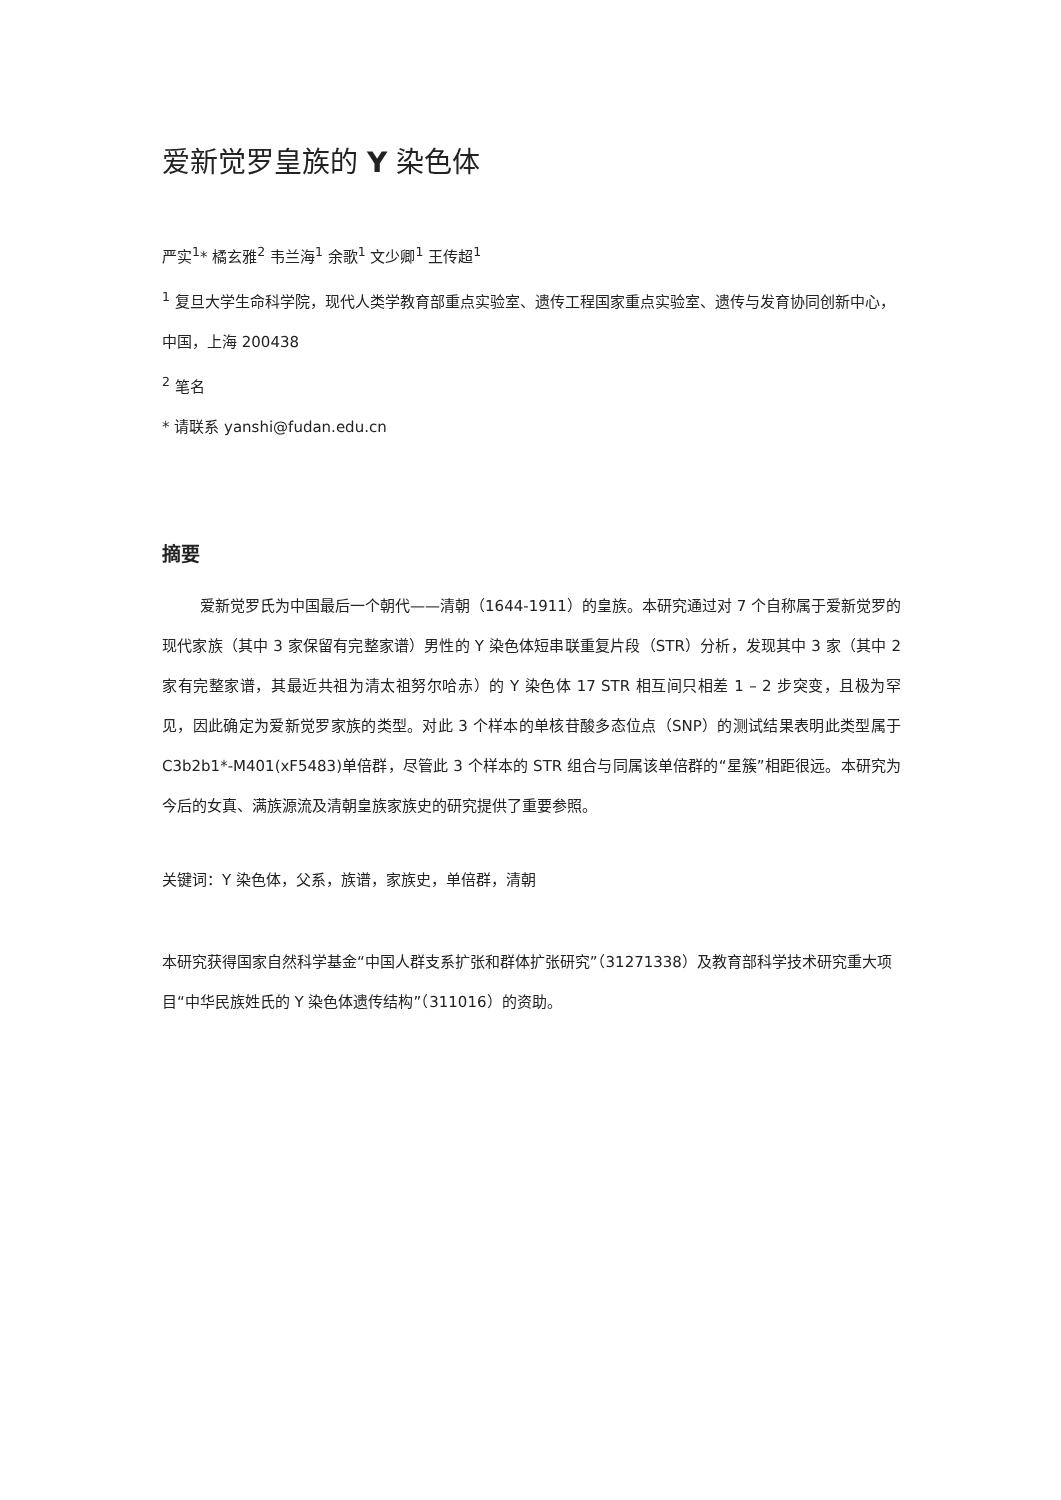爱新觉罗皇族的 Y 染色体
严实<sup>1</sup>* 橘玄雅<sup>2</sup> 韦兰海<sup>1</sup> 余歌<sup>1</sup> 文少卿<sup>1</sup> 王传超<sup>1</sup>
<sup>1</sup> 复旦大学生命科学院，现代人类学教育部重点实验室、遗传工程国家重点实验室、遗传与发育协同创新中心，中国，上海 200438
<sup>2</sup> 笔名
* 请联系 yanshi@fudan.edu.cn
摘要
爱新觉罗氏为中国最后一个朝代——清朝（1644-1911）的皇族。本研究通过对 7 个自称属于爱新觉罗的现代家族（其中 3 家保留有完整家谱）男性的 Y 染色体短串联重复片段（STR）分析，发现其中 3 家（其中 2 家有完整家谱，其最近共祖为清太祖努尔哈赤）的 Y 染色体 17 STR 相互间只相差 1 – 2 步突变，且极为罕见，因此确定为爱新觉罗家族的类型。对此 3 个样本的单核苷酸多态位点（SNP）的测试结果表明此类型属于 C3b2b1*-M401(xF5483)单倍群，尽管此 3 个样本的 STR 组合与同属该单倍群的“星簇”相距很远。本研究为今后的女真、满族源流及清朝皇族家族史的研究提供了重要参照。
关键词：Y 染色体，父系，族谱，家族史，单倍群，清朝
本研究获得国家自然科学基金“中国人群支系扩张和群体扩张研究”（31271338）及教育部科学技术研究重大项目“中华民族姓氏的 Y 染色体遗传结构”（311016）的资助。